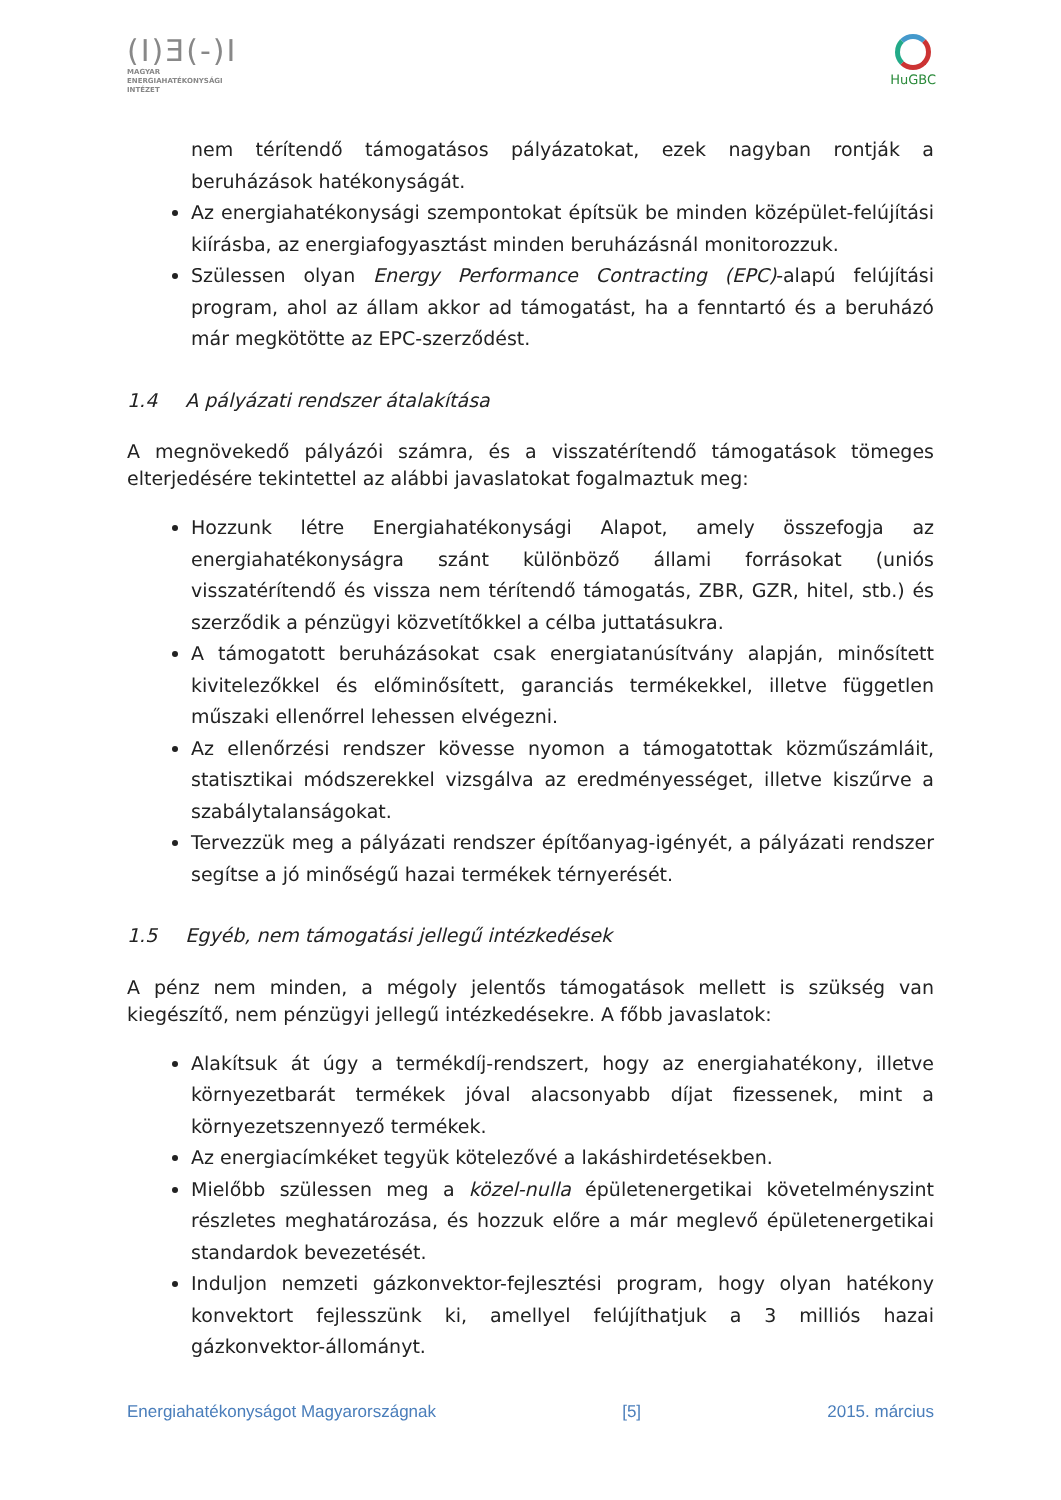(I)Ǝ(-)I
MAGYAR
ENERGIAHATÉKONYSÁGI
INTÉZET
HuGBC
nem térítendő támogatásos pályázatokat, ezek nagyban rontják a beruházások hatékonyságát.
Az energiahatékonysági szempontokat építsük be minden középület-felújítási kiírásba, az energiafogyasztást minden beruházásnál monitorozzuk.
Szülessen olyan Energy Performance Contracting (EPC)-alapú felújítási program, ahol az állam akkor ad támogatást, ha a fenntartó és a beruházó már megkötötte az EPC-szerződést.
1.4 A pályázati rendszer átalakítása
A megnövekedő pályázói számra, és a visszatérítendő támogatások tömeges elterjedésére tekintettel az alábbi javaslatokat fogalmaztuk meg:
Hozzunk létre Energiahatékonysági Alapot, amely összefogja az energiahatékonyságra szánt különböző állami forrásokat (uniós visszatérítendő és vissza nem térítendő támogatás, ZBR, GZR, hitel, stb.) és szerződik a pénzügyi közvetítőkkel a célba juttatásukra.
A támogatott beruházásokat csak energiatanúsítvány alapján, minősített kivitelezőkkel és előminősített, garanciás termékekkel, illetve független műszaki ellenőrrel lehessen elvégezni.
Az ellenőrzési rendszer kövesse nyomon a támogatottak közműszámláit, statisztikai módszerekkel vizsgálva az eredményességet, illetve kiszűrve a szabálytalanságokat.
Tervezzük meg a pályázati rendszer építőanyag-igényét, a pályázati rendszer segítse a jó minőségű hazai termékek térnyerését.
1.5 Egyéb, nem támogatási jellegű intézkedések
A pénz nem minden, a mégoly jelentős támogatások mellett is szükség van kiegészítő, nem pénzügyi jellegű intézkedésekre. A főbb javaslatok:
Alakítsuk át úgy a termékdíj-rendszert, hogy az energiahatékony, illetve környezetbarát termékek jóval alacsonyabb díjat fizessenek, mint a környezetszennyező termékek.
Az energiacímkéket tegyük kötelezővé a lakáshirdetésekben.
Mielőbb szülessen meg a közel-nulla épületenergetikai követelményszint részletes meghatározása, és hozzuk előre a már meglevő épületenergetikai standardok bevezetését.
Induljon nemzeti gázkonvektor-fejlesztési program, hogy olyan hatékony konvektort fejlesszünk ki, amellyel felújíthatjuk a 3 milliós hazai gázkonvektor-állományt.
Energiahatékonyságot Magyarországnak [5] 2015. március